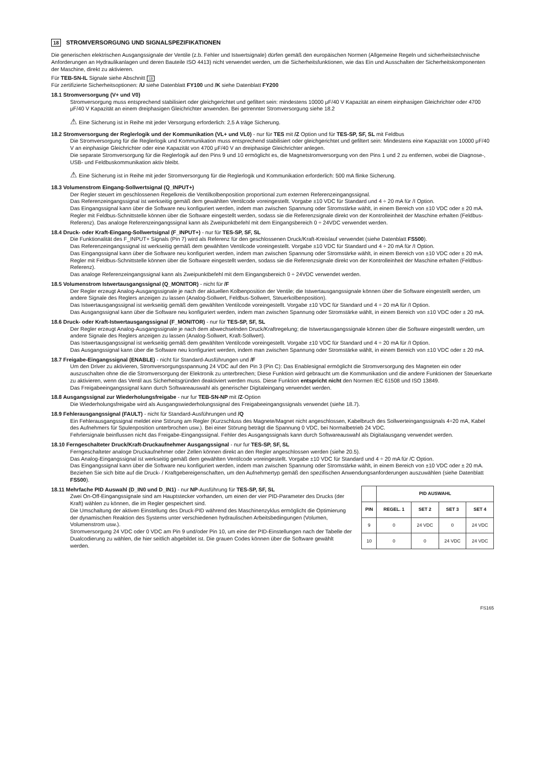18 STROMVERSORGUNG UND SIGNALSPEZIFIKATIONEN
Die generischen elektrischen Ausgangssignale der Ventile (z.b. Fehler und Istwertsignale) dürfen gemäß den europäischen Normen (Allgemeine Regeln und sicherheitstechnische Anforderungen an Hydraulikanlagen und deren Bauteile ISO 4413) nicht verwendet werden, um die Sicherheitsfunktionen, wie das Ein und Ausschalten der Sicherheitskomponenten der Maschine, direkt zu aktivieren.
Für TEB-SN-IL Signale siehe Abschnitt 19
Für zertifizierte Sicherheitsoptionen: /U siehe Datenblatt FY100 und /K siehe Datenblatt FY200
18.1 Stromversorgung (V+ und V0)
Stromversorgung muss entsprechend stabilisiert oder gleichgerichtet und gefiltert sein: mindestens 10000 μF/40 V Kapazität an einem einphasigen Gleichrichter oder 4700 μF/40 V Kapazität an einem dreiphasigen Gleichrichter anwenden. Bei getrennter Stromversorgung siehe 18.2
⚠ Eine Sicherung ist in Reihe mit jeder Versorgung erforderlich: 2,5 A träge Sicherung.
18.2 Stromversorgung der Reglerlogik und der Kommunikation (VL+ und VL0) - nur für TES mit /Z Option und für TES-SP, SF, SL mit Feldbus
Die Stromversorgung für die Reglerlogik und Kommunikation muss entsprechend stabilisiert oder gleichgerichtet und gefiltert sein: Mindestens eine Kapazität von 10000 μF/40 V an einphasige Gleichrichter oder eine Kapazität von 4700 μF/40 V an dreiphasige Gleichrichter anlegen.
Die separate Stromversorgung für die Reglerlogik auf den Pins 9 und 10 ermöglicht es, die Magnetstromversorgung von den Pins 1 und 2 zu entfernen, wobei die Diagnose-, USB- und Feldbuskommunikation aktiv bleibt.
⚠ Eine Sicherung ist in Reihe mit jeder Stromversorgung für die Reglerlogik und Kommunikation erforderlich: 500 mA flinke Sicherung.
18.3 Volumenstrom Eingang-Sollwertsignal (Q_INPUT+)
Der Regler steuert im geschlossenen Regelkreis die Ventilkolbenposition proportional zum externen Referenzeingangssignal.
Das Referenzeingangssignal ist werkseitig gemäß dem gewählten Ventilcode voreingestellt. Vorgabe ±10 VDC für Standard und 4 ÷ 20 mA für /I Option.
Das Eingangssignal kann über die Software neu konfiguriert werden, indem man zwischen Spannung oder Stromstärke wählt, in einem Bereich von ±10 VDC oder ± 20 mA.
Regler mit Feldbus-Schnittstelle können über die Software eingestellt werden, sodass sie die Referenzsignale direkt von der Kontrolleinheit der Maschine erhalten (Feldbus-Referenz). Das analoge Referenzeingangssignal kann als Zweipunktbefehl mit dem Eingangsbereich 0 ÷ 24VDC verwendet werden.
18.4 Druck- oder Kraft-Eingang-Sollwertsignal (F_INPUT+) - nur für TES-SP, SF, SL
Die Funktionalität des F_INPUT+ Signals (Pin 7) wird als Referenz für den geschlossenen Druck/Kraft-Kreislauf verwendet (siehe Datenblatt FS500).
Das Referenzeingangssignal ist werkseitig gemäß dem gewählten Ventilcode voreingestellt. Vorgabe ±10 VDC für Standard und 4 ÷ 20 mA für /I Option.
Das Eingangssignal kann über die Software neu konfiguriert werden, indem man zwischen Spannung oder Stromstärke wählt, in einem Bereich von ±10 VDC oder ± 20 mA.
Regler mit Feldbus-Schnittstelle können über die Software eingestellt werden, sodass sie die Referenzsignale direkt von der Kontrolleinheit der Maschine erhalten (Feldbus-Referenz).
Das analoge Referenzeingangssignal kann als Zweipunktbefehl mit dem Eingangsbereich 0 ÷ 24VDC verwendet werden.
18.5 Volumenstrom Istwertausgangssignal (Q_MONITOR) - nicht für /F
Der Regler erzeugt Analog-Ausgangssignale je nach der aktuellen Kolbenposition der Ventile; die Istwertausgangssignale können über die Software eingestellt werden, um andere Signale des Reglers anzeigen zu lassen (Analog-Sollwert, Feldbus-Sollwert, Steuerkolbenposition).
Das Istwertausgangssignal ist werkseitig gemäß dem gewählten Ventilcode voreingestellt. Vorgabe ±10 VDC für Standard und 4 ÷ 20 mA für /I Option.
Das Ausgangssignal kann über die Software neu konfiguriert werden, indem man zwischen Spannung oder Stromstärke wählt, in einem Bereich von ±10 VDC oder ± 20 mA.
18.6 Druck- oder Kraft-Istwertausgangssignal (F_MONITOR) - nur für TES-SP, SF, SL
Der Regler erzeugt Analog-Ausgangssignale je nach dem abwechselnden Druck/Kraftregelung; die Istwertausgangssignale können über die Software eingestellt werden, um andere Signale des Reglers anzeigen zu lassen (Analog-Sollwert, Kraft-Sollwert).
Das Istwertausgangssignal ist werkseitig gemäß dem gewählten Ventilcode voreingestellt. Vorgabe ±10 VDC für Standard und 4 ÷ 20 mA für /I Option.
Das Ausgangssignal kann über die Software neu konfiguriert werden, indem man zwischen Spannung oder Stromstärke wählt, in einem Bereich von ±10 VDC oder ± 20 mA.
18.7 Freigabe-Eingangssignal (ENABLE) - nicht für Standard-Ausführungen und /F
Um den Driver zu aktivieren, Stromversorgungsspannung 24 VDC auf den Pin 3 (Pin C): Das Enablesignal ermöglicht die Stromversorgung des Magneten ein oder auszuschalten ohne die die Stromversorgung der Elektronik zu unterbrechen; Diese Funktion wird gebraucht um die Kommunikation und die andere Funktionen der Steuerkarte zu aktivieren, wenn das Ventil aus Sicherheitsgründen deaktiviert werden muss. Diese Funktion entspricht nicht den Normen IEC 61508 und ISO 13849.
Das Freigabeeingangssignal kann durch Softwareauswahl als generischer Digitaleingang verwendet werden.
18.8 Ausgangssignal zur Wiederholungsfreigabe - nur fur TEB-SN-NP mit /Z-Option
Die Wiederholungsfreigabe wird als Ausgangswiederholungssignal des Freigabeeingangssignals verwendet (siehe 18.7).
18.9 Fehlerausgangssignal (FAULT) - nicht für Standard-Ausführungen und /Q
Ein Fehlerausgangssignal meldet eine Störung am Regler (Kurzschluss des Magnete/Magnet nicht angeschlossen, Kabelbruch des Sollwerteingangssignals 4÷20 mA, Kabel des Aufnehmers für Spulenposition unterbrochen usw.). Bei einer Störung beträgt die Spannung 0 VDC, bei Normalbetrieb 24 VDC.
Fehrlersignale beinflussen nicht das Freigabe-Eingangssignal. Fehler des Ausgangssignals kann durch Softwareauswahl als Digitalausgang verwendet werden.
18.10 Ferngeschalteter Druck/Kraft-Druckaufnehmer Ausgangssignal - nur fur TES-SP, SF, SL
Ferngeschalteter analoge Druckaufnehmer oder Zellen können direkt an den Regler angeschlossen werden (siehe 20.5).
Das Analog-Eingangssignal ist werkseitig gemäß dem gewählten Ventilcode voreingestellt. Vorgabe ±10 VDC für Standard und 4 ÷ 20 mA für /C Option.
Das Eingangssignal kann über die Software neu konfiguriert werden, indem man zwischen Spannung oder Stromstärke wählt, in einem Bereich von ±10 VDC oder ± 20 mA.
Beziehen Sie sich bitte auf die Druck- / Kraftgebereigenschaften, um den Aufnehmertyp gemäß den spezifischen Anwendungsanforderungen auszuwählen (siehe Datenblatt FS500).
18.11 Mehrfache PID Auswahl (D_IN0 und D_IN1) - nur NP-Ausführung für TES-SP, SF, SL
Zwei On-Off-Eingangssignale sind am Hauptstecker vorhanden, um einen der vier PID-Parameter des Drucks (der Kraft) wählen zu können, die im Regler gespeichert sind.
Die Umschaltung der aktiven Einstellung des Druck-PID während des Maschinenzyklus ermöglicht die Optimierung der dynamischen Reaktion des Systems unter verschiedenen hydraulischen Arbeitsbedingungen (Volumen, Volumenstrom usw.).
Stromversorgung 24 VDC oder 0 VDC am Pin 9 und/oder Pin 10, um eine der PID-Einstellungen nach der Tabelle der Dualcodierung zu wählen, die hier seitlich abgebildet ist. Die grauen Codes können über die Software gewählt werden.
| | PID AUSWAHL | | | |
| --- | --- | --- | --- | --- |
| PIN | REGEL. 1 | SET 2 | SET 3 | SET 4 |
| 9 | 0 | 24 VDC | 0 | 24 VDC |
| 10 | 0 | 0 | 24 VDC | 24 VDC |
FS165